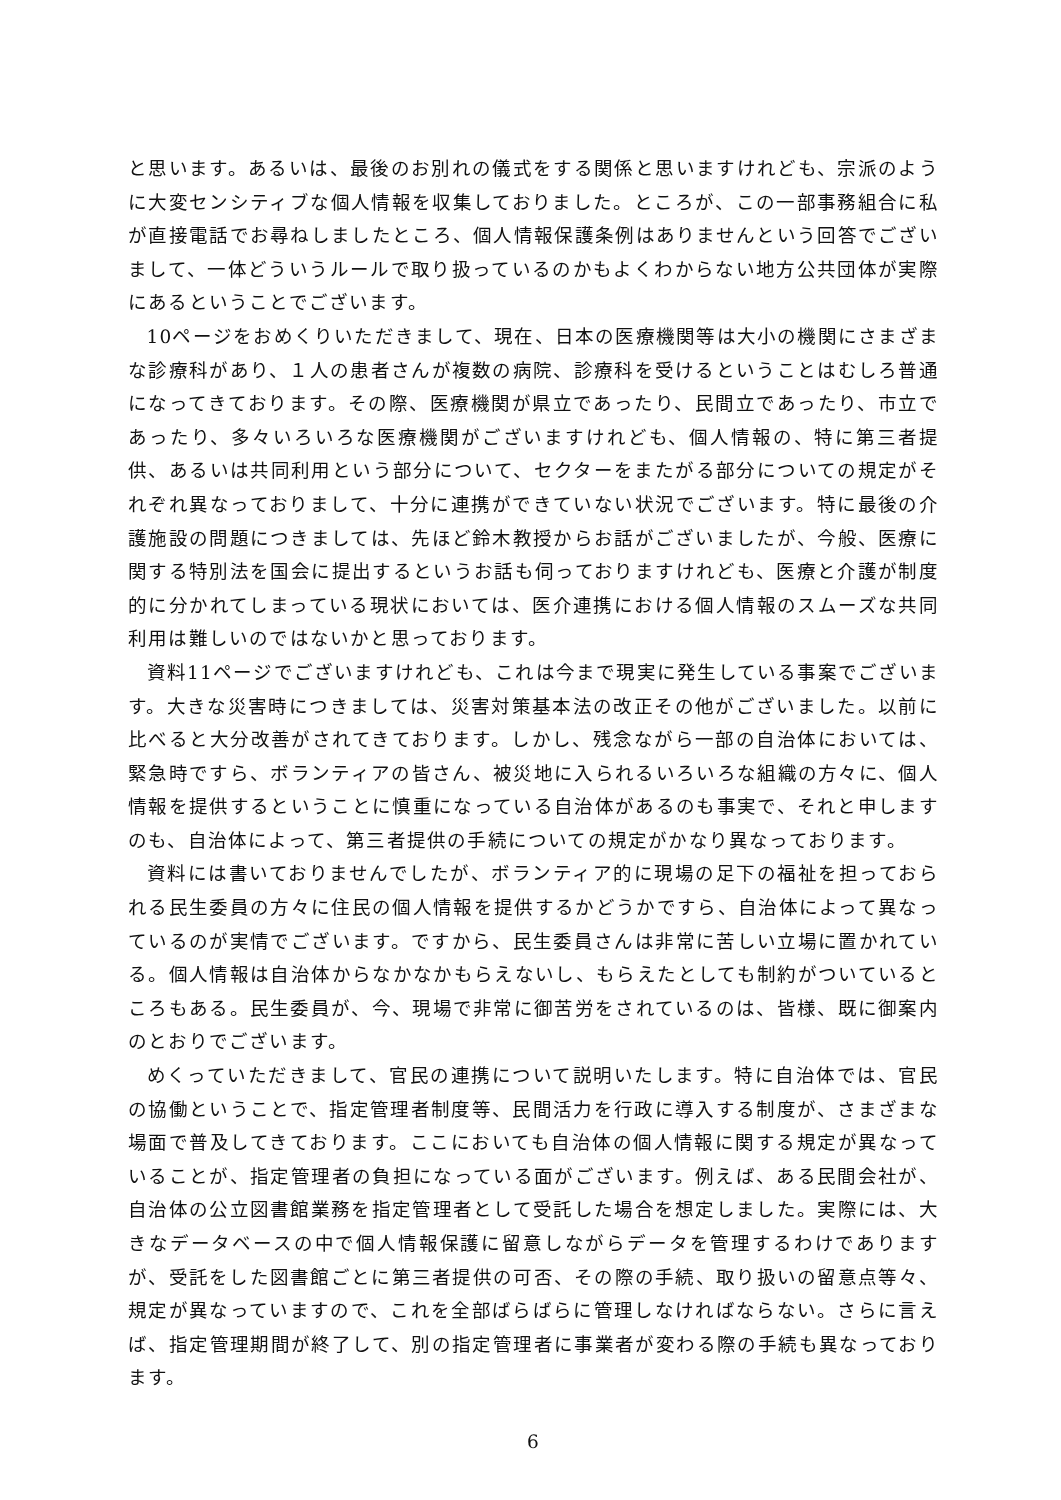と思います。あるいは、最後のお別れの儀式をする関係と思いますけれども、宗派のように大変センシティブな個人情報を収集しておりました。ところが、この一部事務組合に私が直接電話でお尋ねしましたところ、個人情報保護条例はありませんという回答でございまして、一体どういうルールで取り扱っているのかもよくわからない地方公共団体が実際にあるということでございます。
10ページをおめくりいただきまして、現在、日本の医療機関等は大小の機関にさまざまな診療科があり、１人の患者さんが複数の病院、診療科を受けるということはむしろ普通になってきております。その際、医療機関が県立であったり、民間立であったり、市立であったり、多々いろいろな医療機関がございますけれども、個人情報の、特に第三者提供、あるいは共同利用という部分について、セクターをまたがる部分についての規定がそれぞれ異なっておりまして、十分に連携ができていない状況でございます。特に最後の介護施設の問題につきましては、先ほど鈴木教授からお話がございましたが、今般、医療に関する特別法を国会に提出するというお話も伺っておりますけれども、医療と介護が制度的に分かれてしまっている現状においては、医介連携における個人情報のスムーズな共同利用は難しいのではないかと思っております。
資料11ページでございますけれども、これは今まで現実に発生している事案でございます。大きな災害時につきましては、災害対策基本法の改正その他がございました。以前に比べると大分改善がされてきております。しかし、残念ながら一部の自治体においては、緊急時ですら、ボランティアの皆さん、被災地に入られるいろいろな組織の方々に、個人情報を提供するということに慎重になっている自治体があるのも事実で、それと申しますのも、自治体によって、第三者提供の手続についての規定がかなり異なっております。
資料には書いておりませんでしたが、ボランティア的に現場の足下の福祉を担っておられる民生委員の方々に住民の個人情報を提供するかどうかですら、自治体によって異なっているのが実情でございます。ですから、民生委員さんは非常に苦しい立場に置かれている。個人情報は自治体からなかなかもらえないし、もらえたとしても制約がついているところもある。民生委員が、今、現場で非常に御苦労をされているのは、皆様、既に御案内のとおりでございます。
めくっていただきまして、官民の連携について説明いたします。特に自治体では、官民の協働ということで、指定管理者制度等、民間活力を行政に導入する制度が、さまざまな場面で普及してきております。ここにおいても自治体の個人情報に関する規定が異なっていることが、指定管理者の負担になっている面がございます。例えば、ある民間会社が、自治体の公立図書館業務を指定管理者として受託した場合を想定しました。実際には、大きなデータベースの中で個人情報保護に留意しながらデータを管理するわけでありますが、受託をした図書館ごとに第三者提供の可否、その際の手続、取り扱いの留意点等々、規定が異なっていますので、これを全部ばらばらに管理しなければならない。さらに言えば、指定管理期間が終了して、別の指定管理者に事業者が変わる際の手続も異なっております。
6